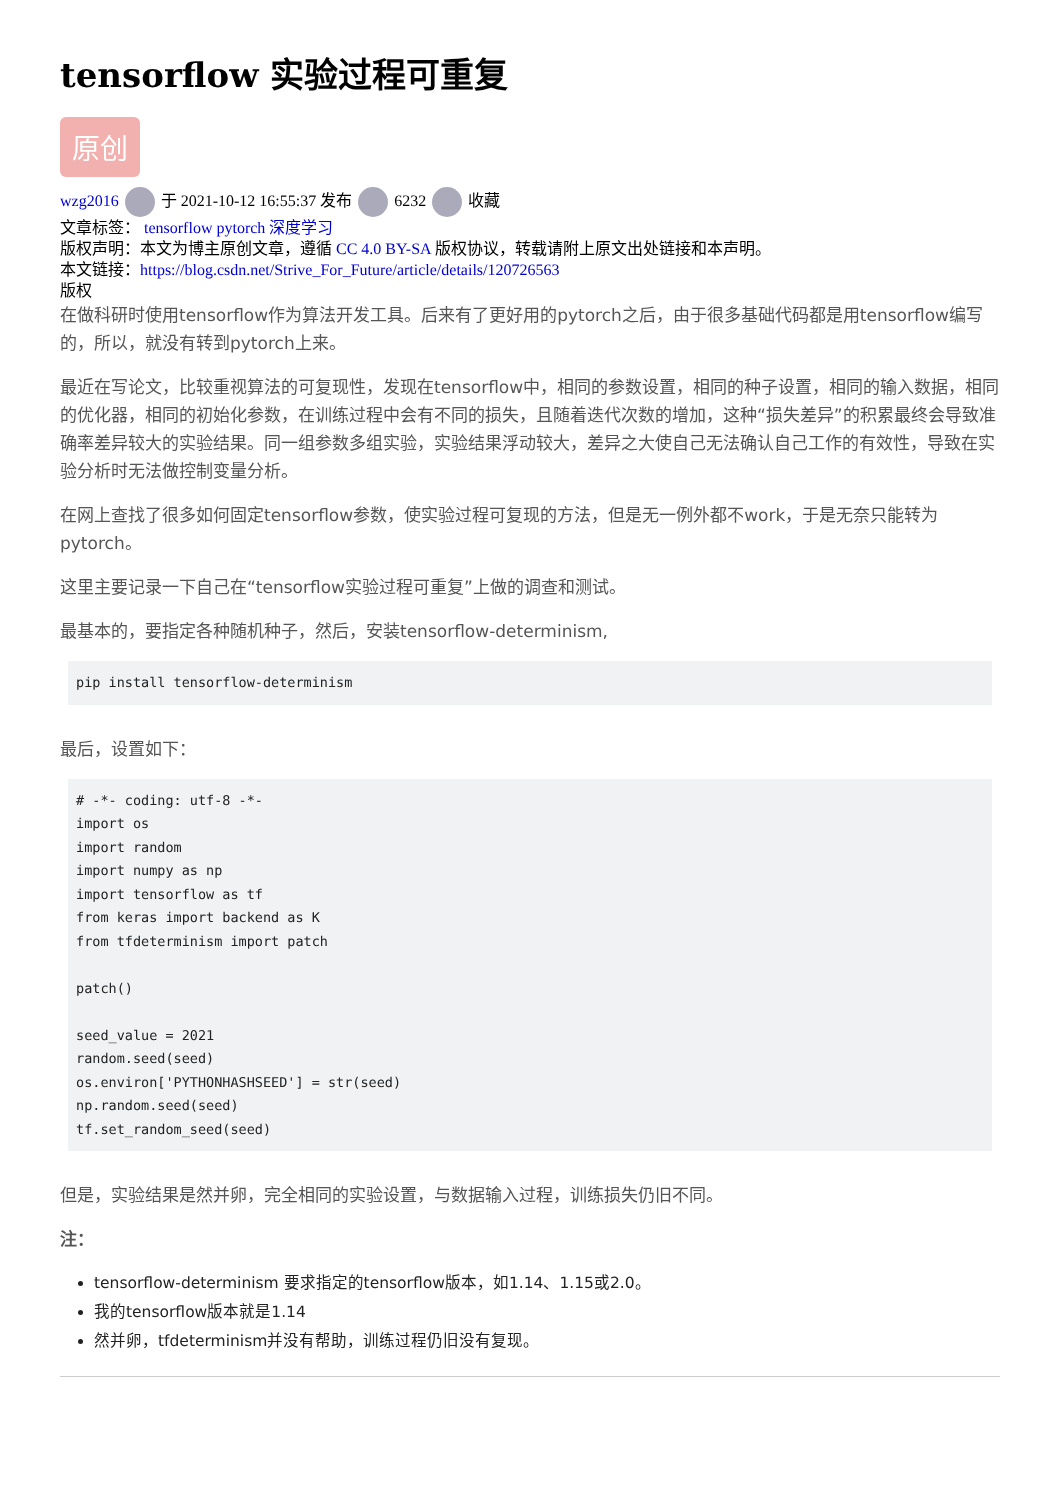tensorflow 实验过程可重复
原创
wzg2016 于 2021-10-12 16:55:37 发布 6232 收藏
文章标签： tensorflow pytorch 深度学习
版权声明：本文为博主原创文章，遵循 CC 4.0 BY-SA 版权协议，转载请附上原文出处链接和本声明。
本文链接：https://blog.csdn.net/Strive_For_Future/article/details/120726563
版权
在做科研时使用tensorflow作为算法开发工具。后来有了更好用的pytorch之后，由于很多基础代码都是用tensorflow编写的，所以，就没有转到pytorch上来。
最近在写论文，比较重视算法的可复现性，发现在tensorflow中，相同的参数设置，相同的种子设置，相同的输入数据，相同的优化器，相同的初始化参数，在训练过程中会有不同的损失，且随着迭代次数的增加，这种“损失差异”的积累最终会导致准确率差异较大的实验结果。同一组参数多组实验，实验结果浮动较大，差异之大使自己无法确认自己工作的有效性，导致在实验分析时无法做控制变量分析。
在网上查找了很多如何固定tensorflow参数，使实验过程可复现的方法，但是无一例外都不work，于是无奈只能转为pytorch。
这里主要记录一下自己在“tensorflow实验过程可重复”上做的调查和测试。
最基本的，要指定各种随机种子，然后，安装tensorflow-determinism,
pip install tensorflow-determinism
最后，设置如下：
# -*- coding: utf-8 -*-
import os
import random
import numpy as np
import tensorflow as tf
from keras import backend as K
from tfdeterminism import patch

patch()

seed_value = 2021
random.seed(seed)
os.environ['PYTHONHASHSEED'] = str(seed)
np.random.seed(seed)
tf.set_random_seed(seed)
但是，实验结果是然并卵，完全相同的实验设置，与数据输入过程，训练损失仍旧不同。
注：
tensorflow-determinism 要求指定的tensorflow版本，如1.14、1.15或2.0。
我的tensorflow版本就是1.14
然并卵，tfdeterminism并没有帮助，训练过程仍旧没有复现。